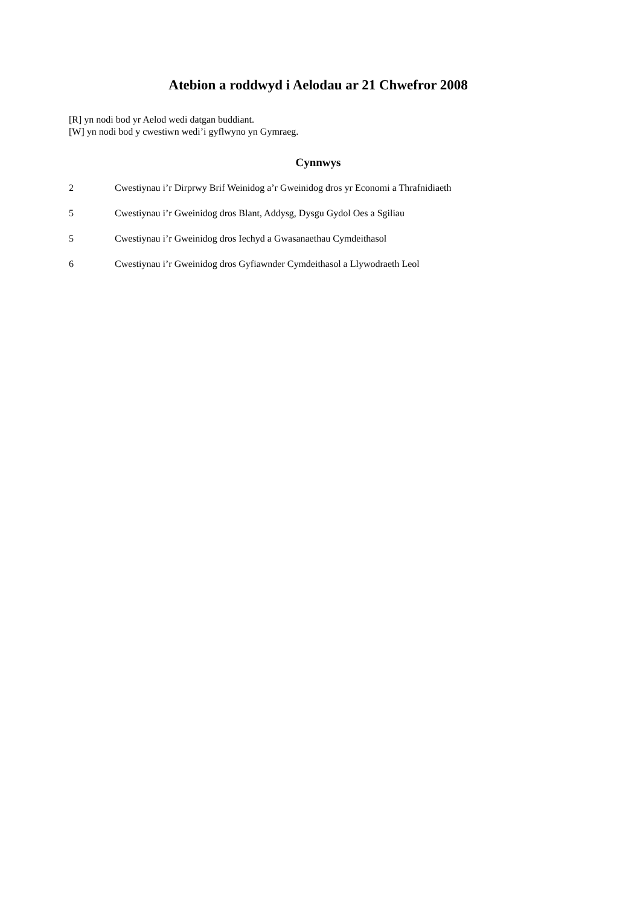Atebion a roddwyd i Aelodau ar 21 Chwefror 2008
[R] yn nodi bod yr Aelod wedi datgan buddiant.
[W] yn nodi bod y cwestiwn wedi’i gyflwyno yn Gymraeg.
Cynnwys
2 Cwestiynau i’r Dirprwy Brif Weinidog a’r Gweinidog dros yr Economi a Thrafnidiaeth
5 Cwestiynau i’r Gweinidog dros Blant, Addysg, Dysgu Gydol Oes a Sgiliau
5 Cwestiynau i’r Gweinidog dros Iechyd a Gwasanaethau Cymdeithasol
6 Cwestiynau i’r Gweinidog dros Gyfiawnder Cymdeithasol a Llywodraeth Leol